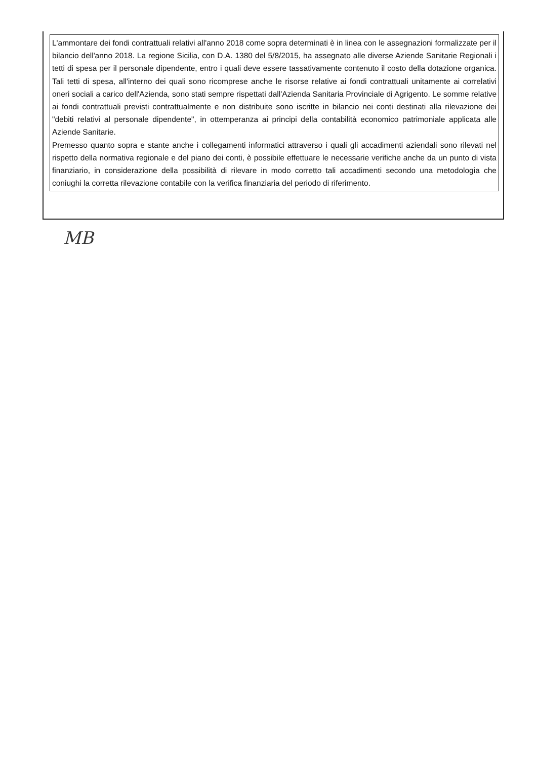L'ammontare dei fondi contrattuali relativi all'anno 2018 come sopra determinati è in linea con le assegnazioni formalizzate per il bilancio dell'anno 2018. La regione Sicilia, con D.A. 1380 del 5/8/2015, ha assegnato alle diverse Aziende Sanitarie Regionali i tetti di spesa per il personale dipendente, entro i quali deve essere tassativamente contenuto il costo della dotazione organica. Tali tetti di spesa, all'interno dei quali sono ricomprese anche le risorse relative ai fondi contrattuali unitamente ai correlativi oneri sociali a carico dell'Azienda, sono stati sempre rispettati dall'Azienda Sanitaria Provinciale di Agrigento. Le somme relative ai fondi contrattuali previsti contrattualmente e non distribuite sono iscritte in bilancio nei conti destinati alla rilevazione dei "debiti relativi al personale dipendente", in ottemperanza ai principi della contabilità economico patrimoniale applicata alle Aziende Sanitarie.
Premesso quanto sopra e stante anche i collegamenti informatici attraverso i quali gli accadimenti aziendali sono rilevati nel rispetto della normativa regionale e del piano dei conti, è possibile effettuare le necessarie verifiche anche da un punto di vista finanziario, in considerazione della possibilità di rilevare in modo corretto tali accadimenti secondo una metodologia che coniughi la corretta rilevazione contabile con la verifica finanziaria del periodo di riferimento.
MB